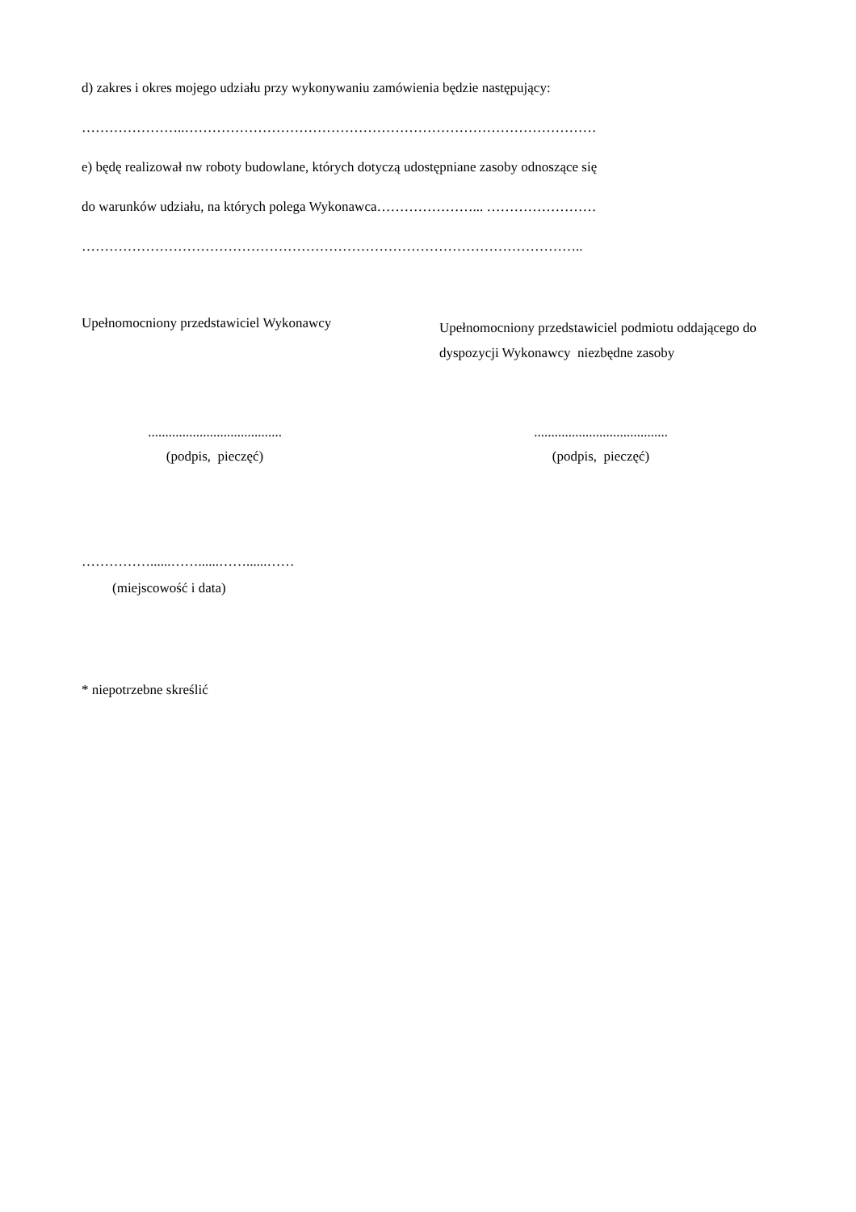d) zakres i okres mojego udziału przy wykonywaniu zamówienia będzie następujący:
…………………..………………………………………………………………………………
e) będę realizował nw roboty budowlane, których dotyczą udostępniane zasoby odnoszące się
do warunków udziału, na których polega Wykonawca…………………... ……………………
………………………………………………………………………………………………..
Upełnomocniony przedstawiciel Wykonawcy
Upełnomocniony przedstawiciel podmiotu oddającego do dyspozycji Wykonawcy niezbędne zasoby
.......................................
(podpis, pieczęć)
.......................................
(podpis, pieczęć)
……………......……......……......……
(miejscowość i data)
* niepotrzebne skreślić